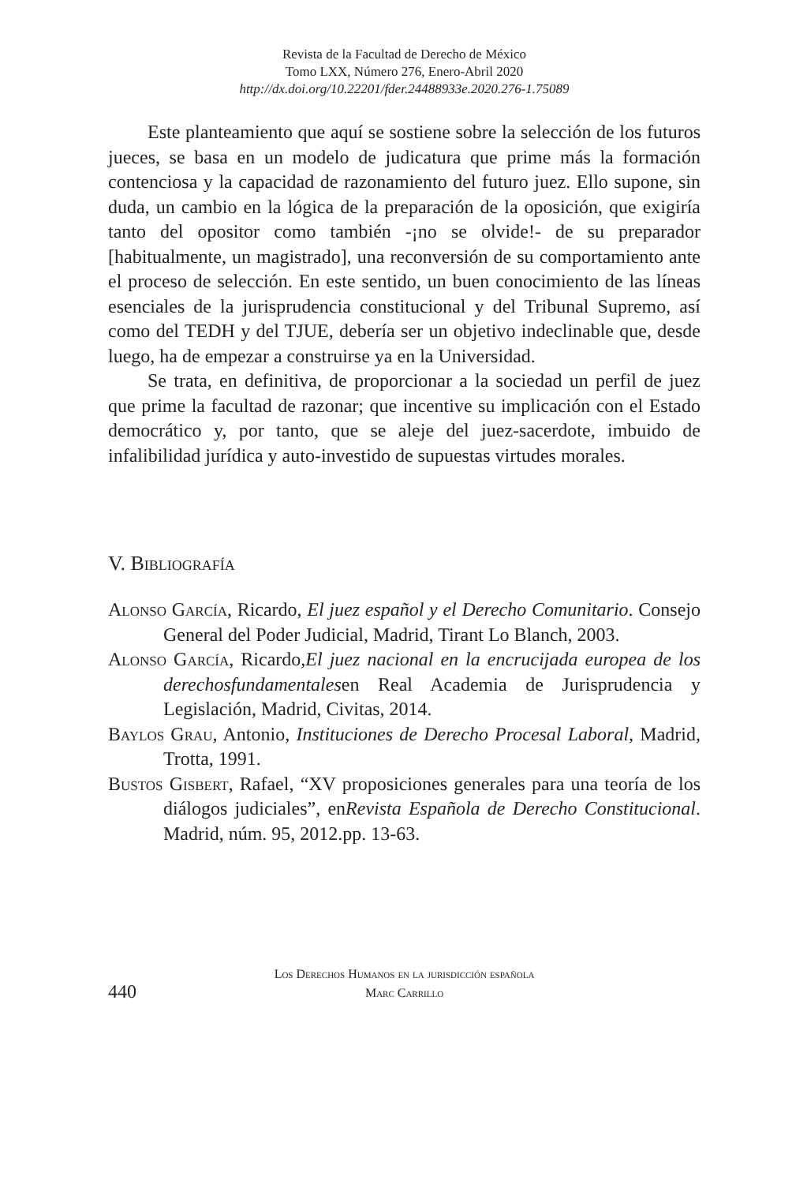Revista de la Facultad de Derecho de México
Tomo LXX, Número 276, Enero-Abril 2020
http://dx.doi.org/10.22201/fder.24488933e.2020.276-1.75089
Este planteamiento que aquí se sostiene sobre la selección de los futuros jueces, se basa en un modelo de judicatura que prime más la formación contenciosa y la capacidad de razonamiento del futuro juez. Ello supone, sin duda, un cambio en la lógica de la preparación de la oposición, que exigiría tanto del opositor como también -¡no se olvide!- de su preparador [habitualmente, un magistrado], una reconversión de su comportamiento ante el proceso de selección. En este sentido, un buen conocimiento de las líneas esenciales de la jurisprudencia constitucional y del Tribunal Supremo, así como del TEDH y del TJUE, debería ser un objetivo indeclinable que, desde luego, ha de empezar a construirse ya en la Universidad.
Se trata, en definitiva, de proporcionar a la sociedad un perfil de juez que prime la facultad de razonar; que incentive su implicación con el Estado democrático y, por tanto, que se aleje del juez-sacerdote, imbuido de infalibilidad jurídica y auto-investido de supuestas virtudes morales.
V. Bibliografía
Alonso García, Ricardo, El juez español y el Derecho Comunitario. Consejo General del Poder Judicial, Madrid, Tirant Lo Blanch, 2003.
Alonso García, Ricardo,El juez nacional en la encrucijada europea de los derechosfundamentalesen Real Academia de Jurisprudencia y Legislación, Madrid, Civitas, 2014.
Baylos Grau, Antonio, Instituciones de Derecho Procesal Laboral, Madrid, Trotta, 1991.
Bustos Gisbert, Rafael, “XV proposiciones generales para una teoría de los diálogos judiciales”, enRevista Española de Derecho Constitucional. Madrid, núm. 95, 2012.pp. 13-63.
440
Los Derechos Humanos en la jurisdicción española
Marc Carrillo